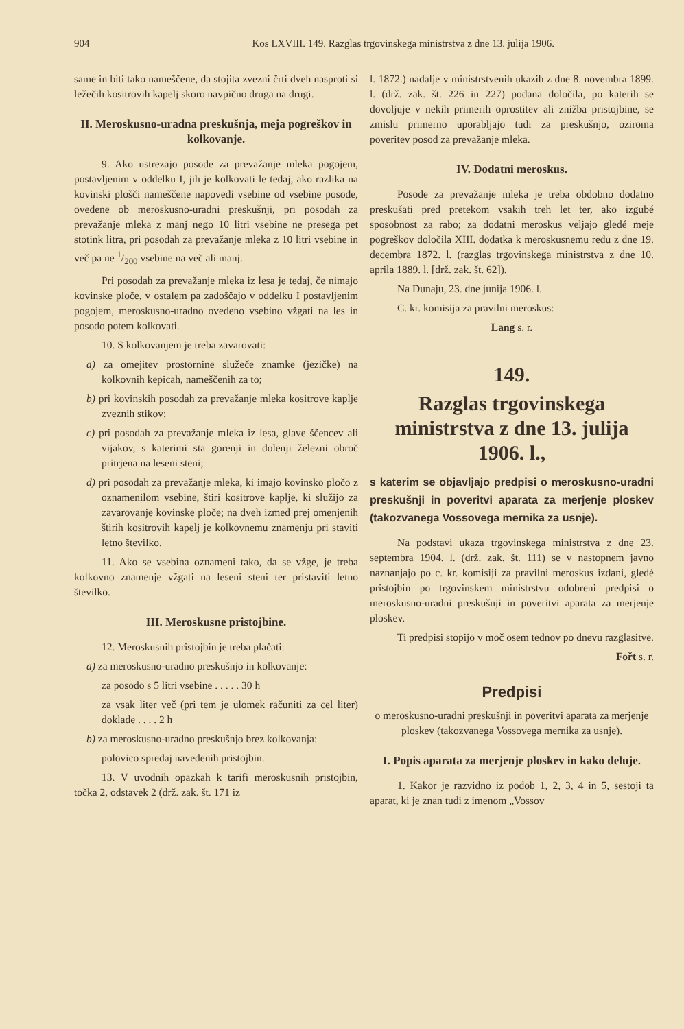904 Kos LXVIII. 149. Razglas trgovinskega ministrstva z dne 13. julija 1906.
same in biti tako nameščene, da stojita zvezni črti dveh nasproti si ležečih kositrovih kapelj skoro navpično druga na drugi.
II. Meroskusno-uradna preskušnja, meja pogreškov in kolkovanje.
9. Ako ustrezajo posode za prevažanje mleka pogojem, postavljenim v oddelku I, jih je kolkovati le tedaj, ako razlika na kovinski plošči nameščene napovedi vsebine od vsebine posode, ovedene ob meroskusno-uradni preskušnji, pri posodah za prevažanje mleka z manj nego 10 litri vsebine ne presega pet stotink litra, pri posodah za prevažanje mleka z 10 litri vsebine in več pa ne 1/200 vsebine na več ali manj.
Pri posodah za prevažanje mleka iz lesa je tedaj, če nimajo kovinske ploče, v ostalem pa zadoščajo v oddelku I postavljenim pogojem, meroskusno-uradno ovedeno vsebino vžgati na les in posodo potem kolkovati.
10. S kolkovanjem je treba zavarovati:
a) za omejitev prostornine služeče znamke (jezičke) na kolkovnih kepicah, nameščenih za to;
b) pri kovinskih posodah za prevažanje mleka kositrove kaplje zveznih stikov;
c) pri posodah za prevažanje mleka iz lesa, glave ščencev ali vijakov, s katerimi sta gorenji in dolenji železni obroč pritrjena na leseni steni;
d) pri posodah za prevažanje mleka, ki imajo kovinsko pločo z oznamenilom vsebine, štiri kositrove kaplje, ki služijo za zavarovanje kovinske ploče; na dveh izmed prej omenjenih štirih kositrovih kapelj je kolkovnemu znamenju pri staviti letno številko.
11. Ako se vsebina oznameni tako, da se vžge, je treba kolkovno znamenje vžgati na leseni steni ter pristaviti letno številko.
III. Meroskusne pristojbine.
12. Meroskusnih pristojbin je treba plačati:
a) za meroskusno-uradno preskušnjo in kolkovanje:
za posodo s 5 litri vsebine . . . . . 30 h
za vsak liter več (pri tem je ulomek računiti za cel liter) doklade . . . . 2 h
b) za meroskusno-uradno preskušnjo brez kolkovanja:
polovico spredaj navedenih pristojbin.
13. V uvodnih opazkah k tarifi meroskusnih pristojbin, točka 2, odstavek 2 (drž. zak. št. 171 iz
l. 1872.) nadalje v ministrstvenih ukazih z dne 8. novembra 1899. l. (drž. zak. št. 226 in 227) podana določila, po katerih se dovoljuje v nekih primerih oprostitev ali znižba pristojbine, se zmislu primerno uporabljajo tudi za preskušnjo, oziroma poveritev posod za prevažanje mleka.
IV. Dodatni meroskus.
Posode za prevažanje mleka je treba obdobno dodatno preskušati pred pretekom vsakih treh let ter, ako izgubé sposobnost za rabo; za dodatni meroskus veljajo gledé meje pogreškov določila XIII. dodatka k meroskusnemu redu z dne 19. decembra 1872. l. (razglas trgovinskega ministrstva z dne 10. aprila 1889. l. [drž. zak. št. 62]).
Na Dunaju, 23. dne junija 1906. l.
C. kr. komisija za pravilni meroskus:
Lang s. r.
149.
Razglas trgovinskega ministrstva z dne 13. julija 1906. l.,
s katerim se objavljajo predpisi o meroskusno-uradni preskušnji in poveritvi aparata za merjenje ploskev (takozvanega Vossovega mernika za usnje).
Na podstavi ukaza trgovinskega ministrstva z dne 23. septembra 1904. l. (drž. zak. št. 111) se v nastopnem javno naznanjajo po c. kr. komisiji za pravilni meroskus izdani, gledé pristojbin po trgovinskem ministrstvu odobreni predpisi o meroskusno-uradni preskušnji in poveritvi aparata za merjenje ploskev.
Ti predpisi stopijo v moč osem tednov po dnevu razglasitve.
Fořt s. r.
Predpisi
o meroskusno-uradni preskušnji in poveritvi aparata za merjenje ploskev (takozvanega Vossovega mernika za usnje).
I. Popis aparata za merjenje ploskev in kako deluje.
1. Kakor je razvidno iz podob 1, 2, 3, 4 in 5, sestoji ta aparat, ki je znan tudi z imenom „Vossov